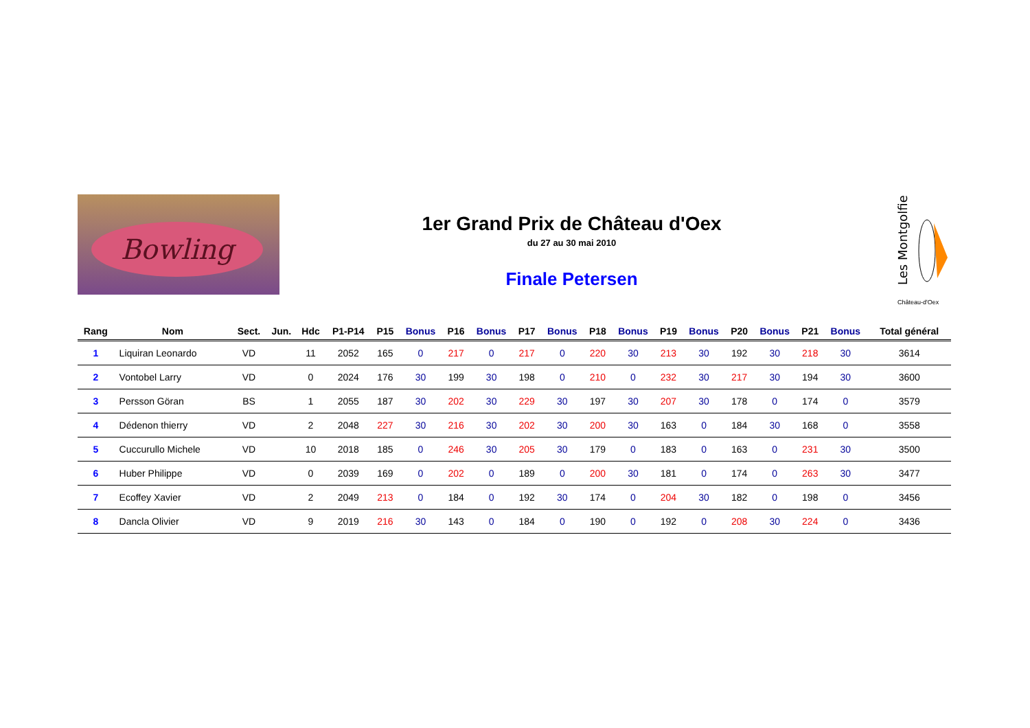Bowling
1er Grand Prix de Château d'Oex
du 27 au 30 mai 2010
Finale Petersen
Les Montgolfiers
Château-d'Oex
| Rang | Nom | Sect. | Jun. | Hdc | P1-P14 | P15 | Bonus | P16 | Bonus | P17 | Bonus | P18 | Bonus | P19 | Bonus | P20 | Bonus | P21 | Bonus | Total général |
| --- | --- | --- | --- | --- | --- | --- | --- | --- | --- | --- | --- | --- | --- | --- | --- | --- | --- | --- | --- | --- |
| 1 | Liquiran Leonardo | VD | | 11 | 2052 | 165 | 0 | 217 | 0 | 217 | 0 | 220 | 30 | 213 | 30 | 192 | 30 | 218 | 30 | 3614 |
| 2 | Vontobel Larry | VD | | 0 | 2024 | 176 | 30 | 199 | 30 | 198 | 0 | 210 | 0 | 232 | 30 | 217 | 30 | 194 | 30 | 3600 |
| 3 | Persson Göran | BS | | 1 | 2055 | 187 | 30 | 202 | 30 | 229 | 30 | 197 | 30 | 207 | 30 | 178 | 0 | 174 | 0 | 3579 |
| 4 | Dédenon thierry | VD | | 2 | 2048 | 227 | 30 | 216 | 30 | 202 | 30 | 200 | 30 | 163 | 0 | 184 | 30 | 168 | 0 | 3558 |
| 5 | Cuccurullo Michele | VD | | 10 | 2018 | 185 | 0 | 246 | 30 | 205 | 30 | 179 | 0 | 183 | 0 | 163 | 0 | 231 | 30 | 3500 |
| 6 | Huber Philippe | VD | | 0 | 2039 | 169 | 0 | 202 | 0 | 189 | 0 | 200 | 30 | 181 | 0 | 174 | 0 | 263 | 30 | 3477 |
| 7 | Ecoffey Xavier | VD | | 2 | 2049 | 213 | 0 | 184 | 0 | 192 | 30 | 174 | 0 | 204 | 30 | 182 | 0 | 198 | 0 | 3456 |
| 8 | Dancla Olivier | VD | | 9 | 2019 | 216 | 30 | 143 | 0 | 184 | 0 | 190 | 0 | 192 | 0 | 208 | 30 | 224 | 0 | 3436 |